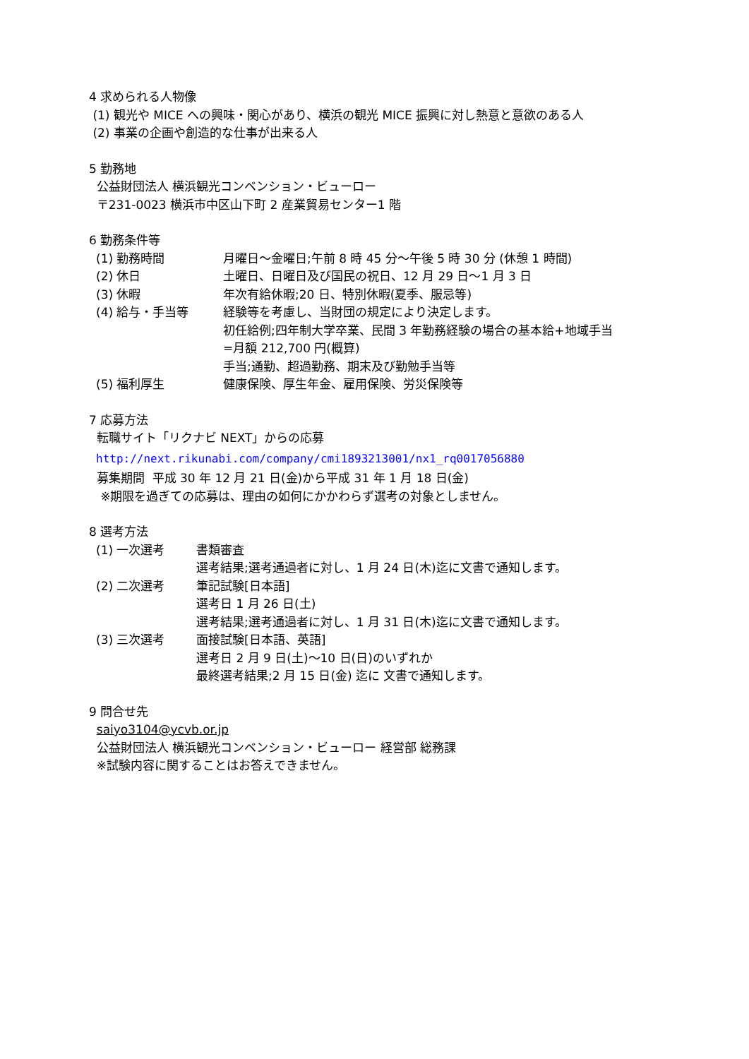4 求められる人物像
(1) 観光や MICE への興味・関心があり、横浜の観光 MICE 振興に対し熱意と意欲のある人
(2) 事業の企画や創造的な仕事が出来る人
5 勤務地
公益財団法人 横浜観光コンベンション・ビューロー
〒231-0023 横浜市中区山下町 2 産業貿易センター1 階
6 勤務条件等
(1) 勤務時間 月曜日～金曜日;午前 8 時 45 分～午後 5 時 30 分 (休憩 1 時間)
(2) 休日 土曜日、日曜日及び国民の祝日、12 月 29 日～1 月 3 日
(3) 休暇 年次有給休暇;20 日、特別休暇(夏季、服忌等)
(4) 給与・手当等 経験等を考慮し、当財団の規定により決定します。
初任給例;四年制大学卒業、民間 3 年勤務経験の場合の基本給+地域手当
=月額 212,700 円(概算)
手当;通勤、超過勤務、期末及び勤勉手当等
(5) 福利厚生 健康保険、厚生年金、雇用保険、労災保険等
7 応募方法
転職サイト「リクナビ NEXT」からの応募
http://next.rikunabi.com/company/cmi1893213001/nx1_rq0017056880
募集期間 平成 30 年 12 月 21 日(金)から平成 31 年 1 月 18 日(金)
※期限を過ぎての応募は、理由の如何にかかわらず選考の対象としません。
8 選考方法
(1) 一次選考 書類審査
選考結果;選考通過者に対し、1 月 24 日(木)迄に文書で通知します。
(2) 二次選考 筆記試験[日本語]
選考日 1 月 26 日(土)
選考結果;選考通過者に対し、1 月 31 日(木)迄に文書で通知します。
(3) 三次選考 面接試験[日本語、英語]
選考日 2 月 9 日(土)～10 日(日)のいずれか
最終選考結果;2 月 15 日(金) 迄に 文書で通知します。
9 問合せ先
saiyo3104@ycvb.or.jp
公益財団法人 横浜観光コンベンション・ビューロー 経営部 総務課
※試験内容に関することはお答えできません。